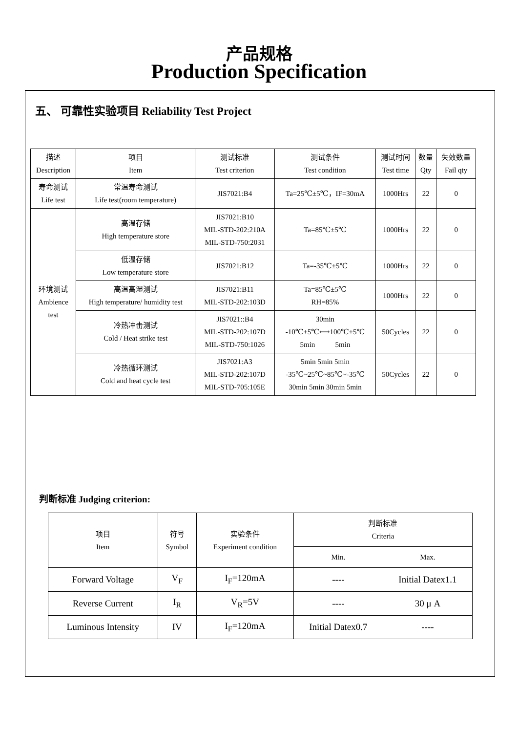产品规格
Production Specification
五、 可靠性实验项目 Reliability Test Project
| 描述 Description | 项目 Item | 测试标准 Test criterion | 测试条件 Test condition | 测试时间 Test time | 数量 Qty | 失效数量 Fail qty |
| --- | --- | --- | --- | --- | --- | --- |
| 寿命测试 Life test | 常温寿命测试 Life test(room temperature) | JIS7021:B4 | Ta=25℃±5℃，IF=30mA | 1000Hrs | 22 | 0 |
| 环境测试 Ambience test | 高温存储 High temperature store | JIS7021:B10 MIL-STD-202:210A MIL-STD-750:2031 | Ta=85℃±5℃ | 1000Hrs | 22 | 0 |
| | 低温存储 Low temperature store | JIS7021:B12 | Ta=-35℃±5℃ | 1000Hrs | 22 | 0 |
| | 高温高湿测试 High temperature/ humidity test | JIS7021:B11 MIL-STD-202:103D | Ta=85℃±5℃ RH=85% | 1000Hrs | 22 | 0 |
| | 冷热冲击测试 Cold / Heat strike test | JIS7021::B4 MIL-STD-202:107D MIL-STD-750:1026 | 30min -10℃±5℃⟷100℃±5℃ 5min 5min | 50Cycles | 22 | 0 |
| | 冷热循环测试 Cold and heat cycle test | JIS7021:A3 MIL-STD-202:107D MIL-STD-705:105E | 5min 5min 5min -35℃~25℃~85℃~-35℃ 30min 5min 30min 5min | 50Cycles | 22 | 0 |
判断标准 Judging criterion:
| 项目 Item | 符号 Symbol | 实验条件 Experiment condition | 判断标准 Criteria | |
| --- | --- | --- | --- | --- |
| | | | Min. | Max. |
| Forward Voltage | V<sub>F</sub> | I<sub>F</sub>=120mA | ---- | Initial Datex1.1 |
| Reverse Current | I<sub>R</sub> | V<sub>R</sub>=5V | ---- | 30 μ A |
| Luminous Intensity | IV | I<sub>F</sub>=120mA | Initial Datex0.7 | ---- |